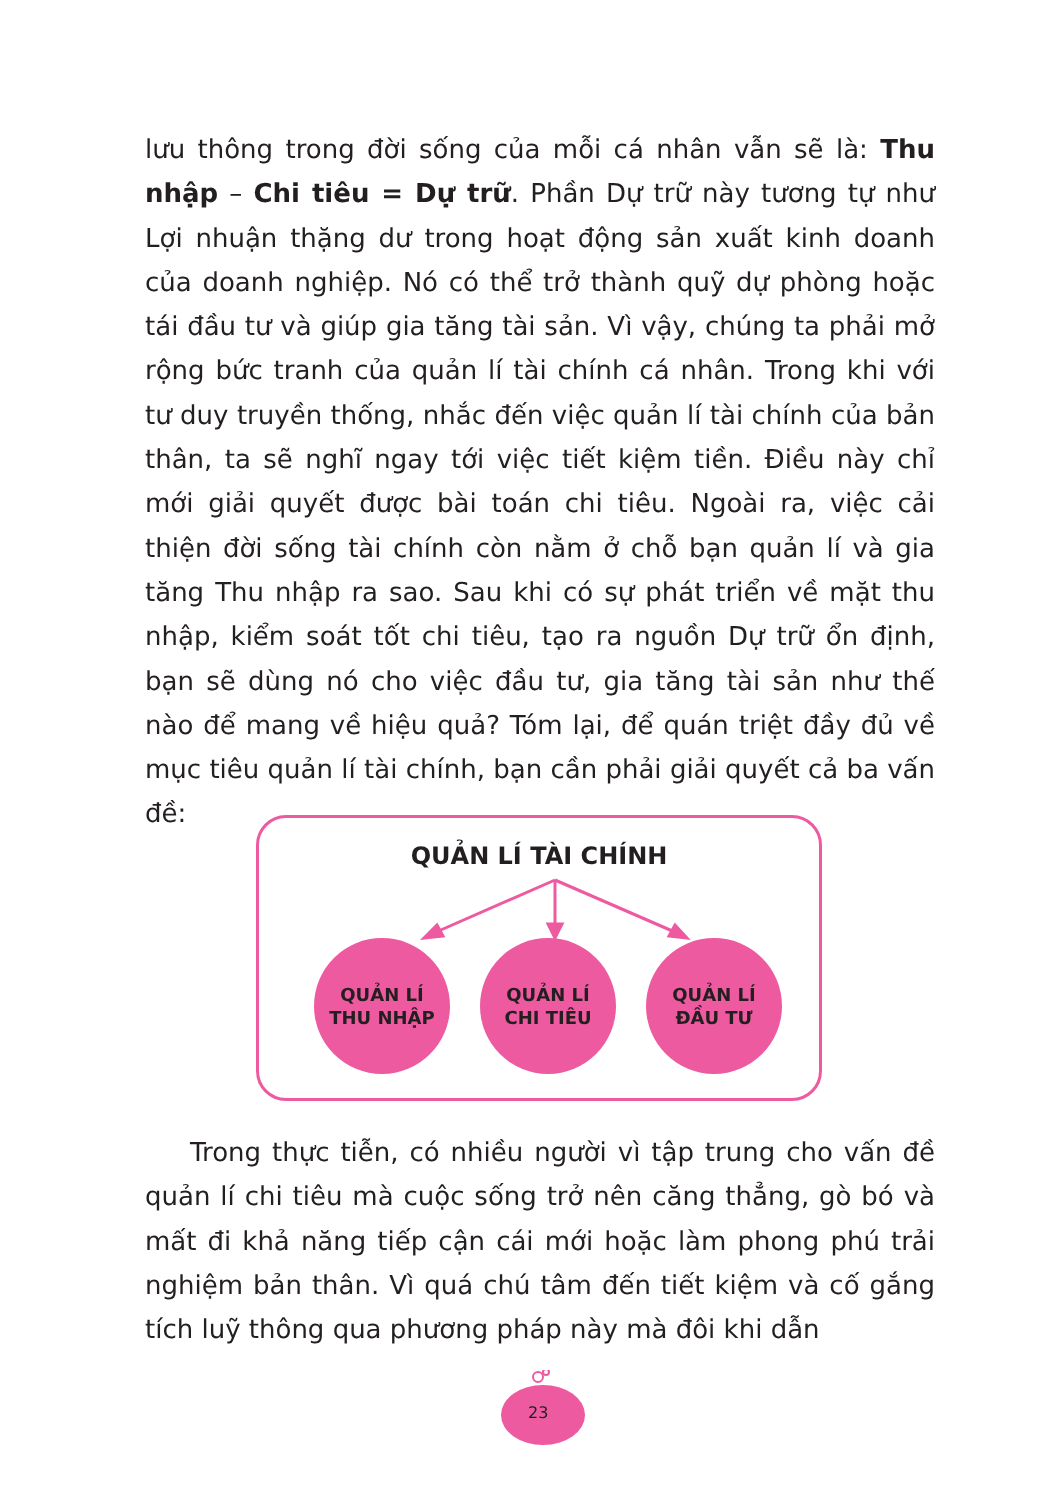lưu thông trong đời sống của mỗi cá nhân vẫn sẽ là: Thu nhập – Chi tiêu = Dự trữ. Phần Dự trữ này tương tự như Lợi nhuận thặng dư trong hoạt động sản xuất kinh doanh của doanh nghiệp. Nó có thể trở thành quỹ dự phòng hoặc tái đầu tư và giúp gia tăng tài sản. Vì vậy, chúng ta phải mở rộng bức tranh của quản lí tài chính cá nhân. Trong khi với tư duy truyền thống, nhắc đến việc quản lí tài chính của bản thân, ta sẽ nghĩ ngay tới việc tiết kiệm tiền. Điều này chỉ mới giải quyết được bài toán chi tiêu. Ngoài ra, việc cải thiện đời sống tài chính còn nằm ở chỗ bạn quản lí và gia tăng Thu nhập ra sao. Sau khi có sự phát triển về mặt thu nhập, kiểm soát tốt chi tiêu, tạo ra nguồn Dự trữ ổn định, bạn sẽ dùng nó cho việc đầu tư, gia tăng tài sản như thế nào để mang về hiệu quả? Tóm lại, để quán triệt đầy đủ về mục tiêu quản lí tài chính, bạn cần phải giải quyết cả ba vấn đề:
QUẢN LÍ TÀI CHÍNH
QUẢN LÍ
THU NHẬP
QUẢN LÍ
CHI TIÊU
QUẢN LÍ
ĐẦU TƯ
Trong thực tiễn, có nhiều người vì tập trung cho vấn đề quản lí chi tiêu mà cuộc sống trở nên căng thẳng, gò bó và mất đi khả năng tiếp cận cái mới hoặc làm phong phú trải nghiệm bản thân. Vì quá chú tâm đến tiết kiệm và cố gắng tích luỹ thông qua phương pháp này mà đôi khi dẫn
23